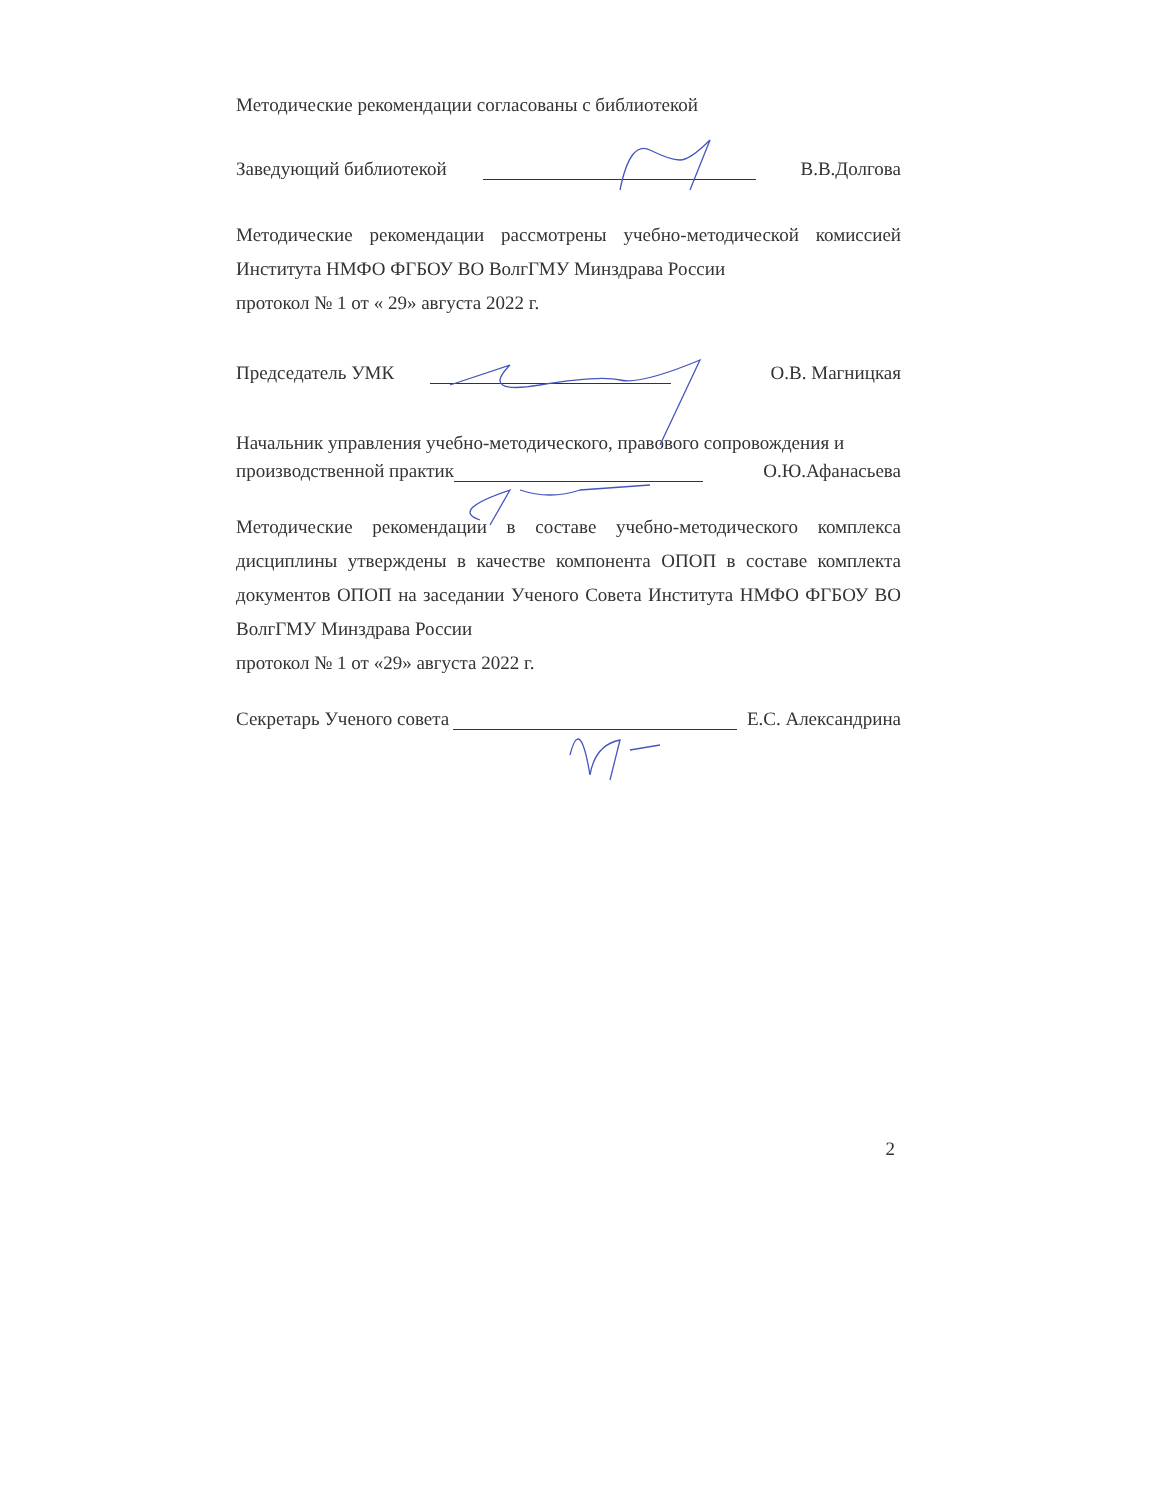Методические рекомендации согласованы с библиотекой
Заведующий библиотекой В.В.Долгова
Методические рекомендации рассмотрены учебно-методической комиссией Института НМФО ФГБОУ ВО ВолгГМУ Минздрава России
протокол № 1 от « 29» августа 2022 г.
Председатель УМК О.В. Магницкая
Начальник управления учебно-методического, правового сопровождения и
производственной практик О.Ю.Афанасьева
Методические рекомендации в составе учебно-методического комплекса дисциплины утверждены в качестве компонента ОПОП в составе комплекта документов ОПОП на заседании Ученого Совета Института НМФО ФГБОУ ВО ВолгГМУ Минздрава России
протокол № 1 от «29» августа 2022 г.
Секретарь Ученого совета Е.С. Александрина
2